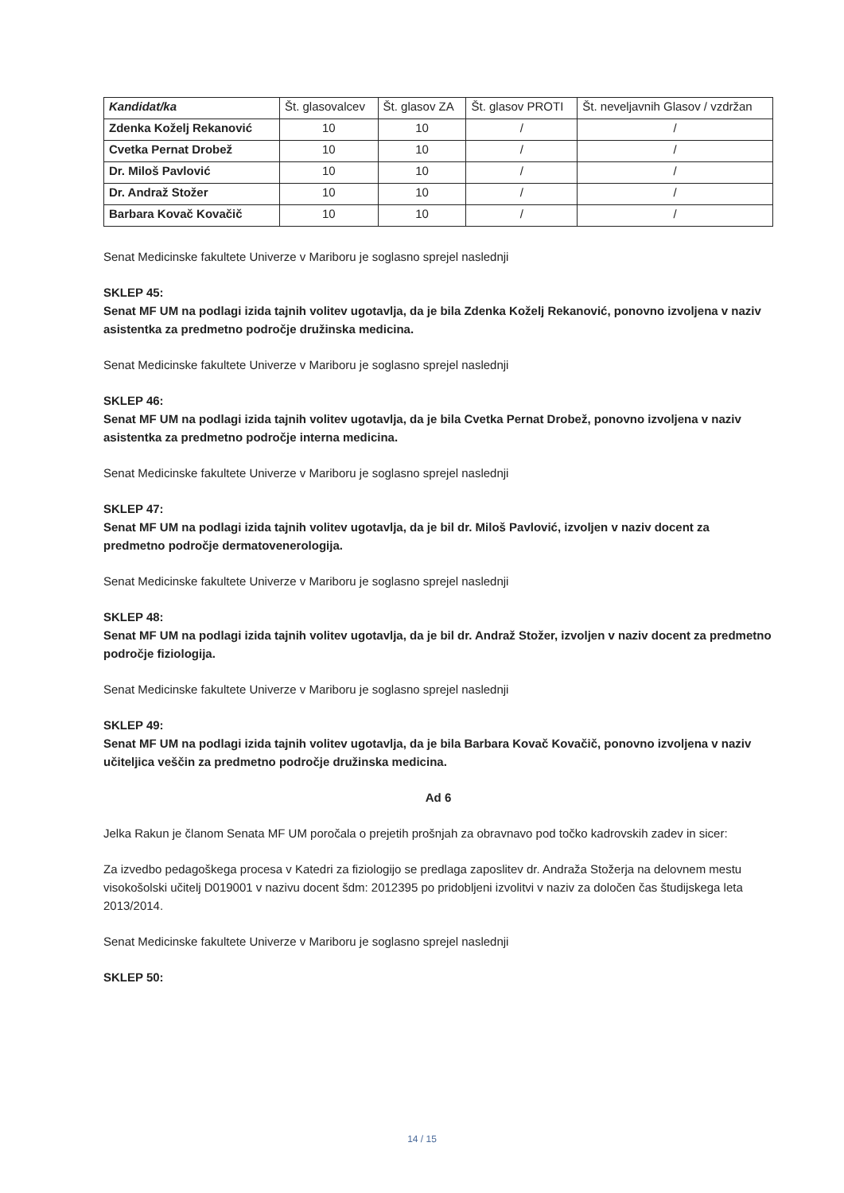| Kandidat/ka | Št. glasovalcev | Št. glasov ZA | Št. glasov PROTI | Št. neveljavnih Glasov / vzdržan |
| --- | --- | --- | --- | --- |
| Zdenka Koželj Rekanović | 10 | 10 | / | / |
| Cvetka Pernat Drobež | 10 | 10 | / | / |
| Dr. Miloš Pavlović | 10 | 10 | / | / |
| Dr. Andraž Stožer | 10 | 10 | / | / |
| Barbara Kovač Kovačič | 10 | 10 | / | / |
Senat Medicinske fakultete Univerze v Mariboru je soglasno sprejel naslednji
SKLEP 45:
Senat MF UM na podlagi izida tajnih volitev ugotavlja, da je bila Zdenka Koželj Rekanović, ponovno izvoljena v naziv asistentka za predmetno področje družinska medicina.
Senat Medicinske fakultete Univerze v Mariboru je soglasno sprejel naslednji
SKLEP 46:
Senat MF UM na podlagi izida tajnih volitev ugotavlja, da je bila Cvetka Pernat Drobež, ponovno izvoljena v naziv asistentka za predmetno področje interna medicina.
Senat Medicinske fakultete Univerze v Mariboru je soglasno sprejel naslednji
SKLEP 47:
Senat MF UM na podlagi izida tajnih volitev ugotavlja, da je bil dr. Miloš Pavlović, izvoljen v naziv docent za predmetno področje dermatovenerologija.
Senat Medicinske fakultete Univerze v Mariboru je soglasno sprejel naslednji
SKLEP 48:
Senat MF UM na podlagi izida tajnih volitev ugotavlja, da je bil dr. Andraž Stožer, izvoljen v naziv docent za predmetno področje fiziologija.
Senat Medicinske fakultete Univerze v Mariboru je soglasno sprejel naslednji
SKLEP 49:
Senat MF UM na podlagi izida tajnih volitev ugotavlja, da je bila Barbara Kovač Kovačič, ponovno izvoljena v naziv učiteljica veščin za predmetno področje družinska medicina.
Ad 6
Jelka Rakun je članom Senata MF UM poročala o prejetih prošnjah za obravnavo pod točko kadrovskih zadev in sicer:
Za izvedbo pedagoškega procesa v Katedri za fiziologijo se predlaga zaposlitev dr. Andraža Stožerja na delovnem mestu visokošolski učitelj D019001 v nazivu docent šdm: 2012395 po pridobljeni izvolitvi v naziv za določen čas študijskega leta 2013/2014.
Senat Medicinske fakultete Univerze v Mariboru je soglasno sprejel naslednji
SKLEP 50:
14 / 15